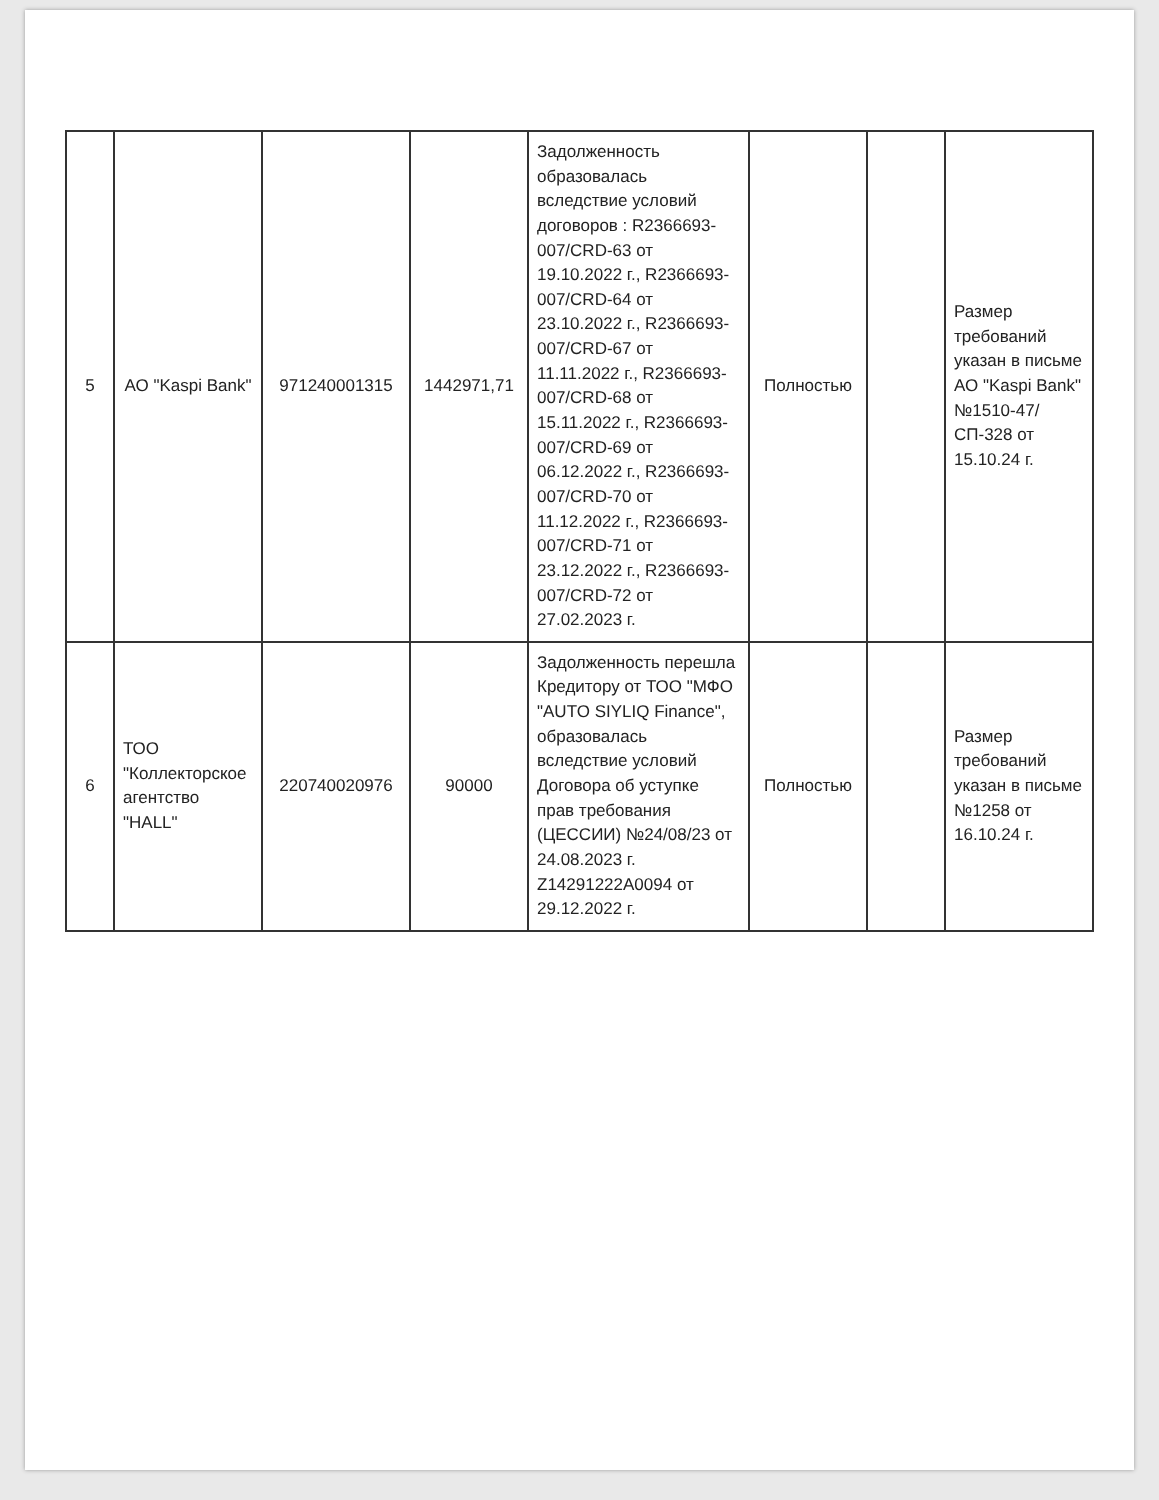| 5 | АО "Kaspi Bank" | 971240001315 | 1442971,71 | Задолженность образовалась вследствие условий договоров : R2366693-007/CRD-63 от 19.10.2022 г., R2366693-007/CRD-64 от 23.10.2022 г., R2366693-007/CRD-67 от 11.11.2022 г., R2366693-007/CRD-68 от 15.11.2022 г., R2366693-007/CRD-69 от 06.12.2022 г., R2366693-007/CRD-70 от 11.12.2022 г., R2366693-007/CRD-71 от 23.12.2022 г., R2366693-007/CRD-72 от 27.02.2023 г. | Полностью | | Размер требований указан в письме АО "Kaspi Bank" №1510-47/СП-328 от 15.10.24 г. |
| 6 | ТОО "Коллекторское агентство "HALL" | 220740020976 | 90000 | Задолженность перешла Кредитору от ТОО "МФО "AUTO SIYLIQ Finance", образовалась вследствие условий Договора об уступке прав требования (ЦЕССИИ) №24/08/23 от 24.08.2023 г. Z14291222A0094 от 29.12.2022 г. | Полностью | | Размер требований указан в письме №1258 от 16.10.24 г. |